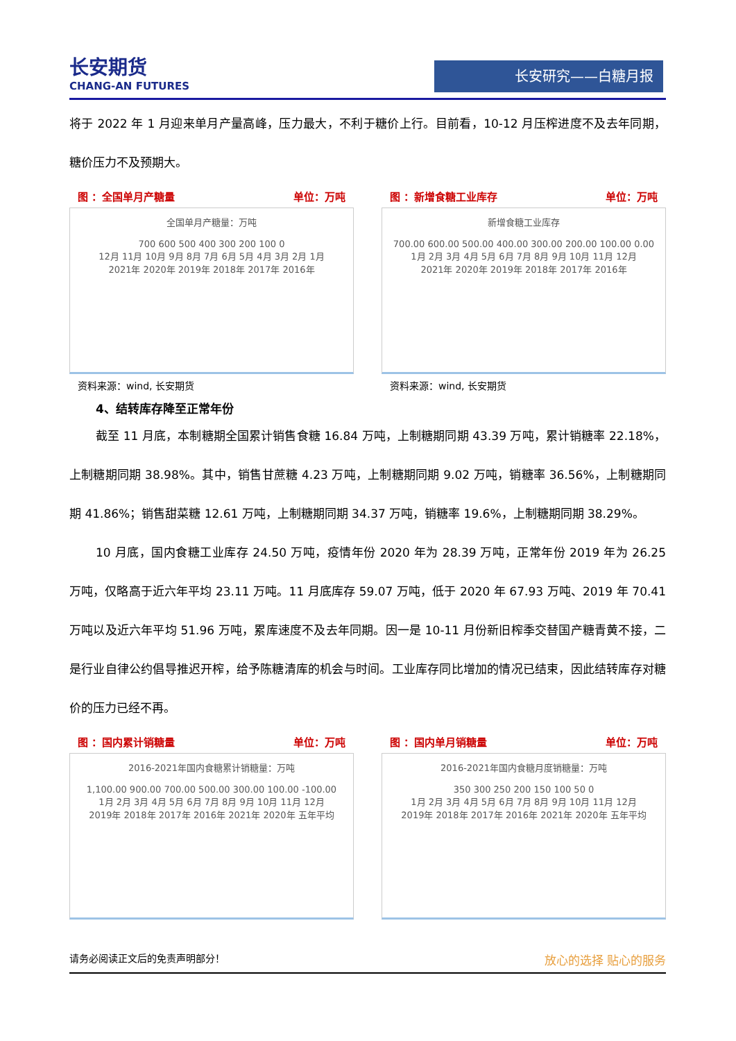长安期货
CHANG-AN FUTURES
长安研究——白糖月报
将于 2022 年 1 月迎来单月产量高峰，压力最大，不利于糖价上行。目前看，10-12 月压榨进度不及去年同期，糖价压力不及预期大。
图 ：全国单月产糖量 单位：万吨
全国单月产糖量：万吨
700 600 500 400 300 200 100 0
12月 11月 10月 9月 8月 7月 6月 5月 4月 3月 2月 1月
2021年 2020年 2019年 2018年 2017年 2016年
资料来源：wind, 长安期货
图 ：新增食糖工业库存 单位：万吨
新增食糖工业库存
700.00 600.00 500.00 400.00 300.00 200.00 100.00 0.00
1月 2月 3月 4月 5月 6月 7月 8月 9月 10月 11月 12月
2021年 2020年 2019年 2018年 2017年 2016年
资料来源：wind, 长安期货
4、结转库存降至正常年份
截至 11 月底，本制糖期全国累计销售食糖 16.84 万吨，上制糖期同期 43.39 万吨，累计销糖率 22.18%，上制糖期同期 38.98%。其中，销售甘蔗糖 4.23 万吨，上制糖期同期 9.02 万吨，销糖率 36.56%，上制糖期同期 41.86%；销售甜菜糖 12.61 万吨，上制糖期同期 34.37 万吨，销糖率 19.6%，上制糖期同期 38.29%。
10 月底，国内食糖工业库存 24.50 万吨，疫情年份 2020 年为 28.39 万吨，正常年份 2019 年为 26.25 万吨，仅略高于近六年平均 23.11 万吨。11 月底库存 59.07 万吨，低于 2020 年 67.93 万吨、2019 年 70.41 万吨以及近六年平均 51.96 万吨，累库速度不及去年同期。因一是 10-11 月份新旧榨季交替国产糖青黄不接，二是行业自律公约倡导推迟开榨，给予陈糖清库的机会与时间。工业库存同比增加的情况已结束，因此结转库存对糖价的压力已经不再。
图 ：国内累计销糖量 单位：万吨
2016-2021年国内食糖累计销糖量：万吨
1,100.00 900.00 700.00 500.00 300.00 100.00 -100.00
1月 2月 3月 4月 5月 6月 7月 8月 9月 10月 11月 12月
2019年 2018年 2017年 2016年 2021年 2020年 五年平均
图 ：国内单月销糖量 单位：万吨
2016-2021年国内食糖月度销糖量：万吨
350 300 250 200 150 100 50 0
1月 2月 3月 4月 5月 6月 7月 8月 9月 10月 11月 12月
2019年 2018年 2017年 2016年 2021年 2020年 五年平均
请务必阅读正文后的免责声明部分！ 放心的选择 贴心的服务